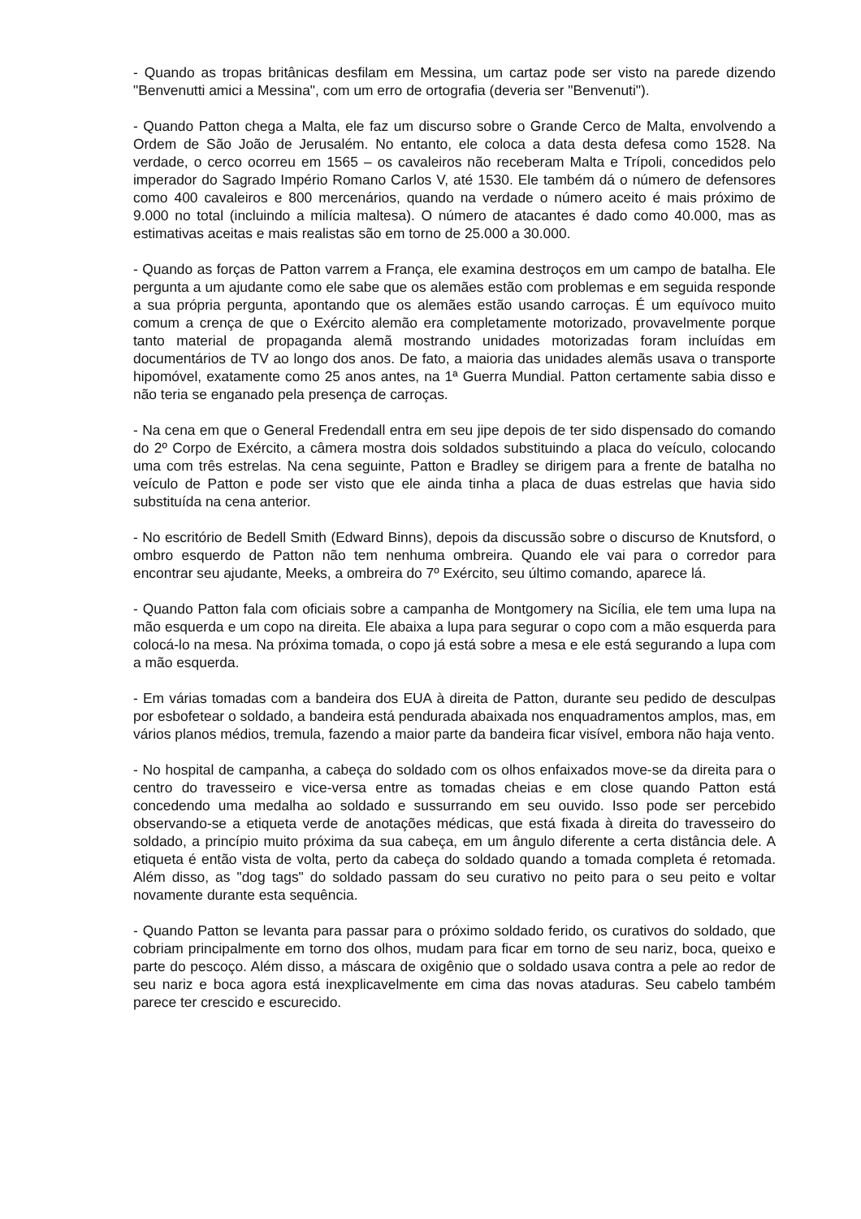- Quando as tropas britânicas desfilam em Messina, um cartaz pode ser visto na parede dizendo "Benvenutti amici a Messina", com um erro de ortografia (deveria ser "Benvenuti").
- Quando Patton chega a Malta, ele faz um discurso sobre o Grande Cerco de Malta, envolvendo a Ordem de São João de Jerusalém. No entanto, ele coloca a data desta defesa como 1528. Na verdade, o cerco ocorreu em 1565 – os cavaleiros não receberam Malta e Trípoli, concedidos pelo imperador do Sagrado Império Romano Carlos V, até 1530. Ele também dá o número de defensores como 400 cavaleiros e 800 mercenários, quando na verdade o número aceito é mais próximo de 9.000 no total (incluindo a milícia maltesa). O número de atacantes é dado como 40.000, mas as estimativas aceitas e mais realistas são em torno de 25.000 a 30.000.
- Quando as forças de Patton varrem a França, ele examina destroços em um campo de batalha. Ele pergunta a um ajudante como ele sabe que os alemães estão com problemas e em seguida responde a sua própria pergunta, apontando que os alemães estão usando carroças. É um equívoco muito comum a crença de que o Exército alemão era completamente motorizado, provavelmente porque tanto material de propaganda alemã mostrando unidades motorizadas foram incluídas em documentários de TV ao longo dos anos. De fato, a maioria das unidades alemãs usava o transporte hipomóvel, exatamente como 25 anos antes, na 1ª Guerra Mundial. Patton certamente sabia disso e não teria se enganado pela presença de carroças.
- Na cena em que o General Fredendall entra em seu jipe depois de ter sido dispensado do comando do 2º Corpo de Exército, a câmera mostra dois soldados substituindo a placa do veículo, colocando uma com três estrelas. Na cena seguinte, Patton e Bradley se dirigem para a frente de batalha no veículo de Patton e pode ser visto que ele ainda tinha a placa de duas estrelas que havia sido substituída na cena anterior.
- No escritório de Bedell Smith (Edward Binns), depois da discussão sobre o discurso de Knutsford, o ombro esquerdo de Patton não tem nenhuma ombreira. Quando ele vai para o corredor para encontrar seu ajudante, Meeks, a ombreira do 7º Exército, seu último comando, aparece lá.
- Quando Patton fala com oficiais sobre a campanha de Montgomery na Sicília, ele tem uma lupa na mão esquerda e um copo na direita. Ele abaixa a lupa para segurar o copo com a mão esquerda para colocá-lo na mesa. Na próxima tomada, o copo já está sobre a mesa e ele está segurando a lupa com a mão esquerda.
- Em várias tomadas com a bandeira dos EUA à direita de Patton, durante seu pedido de desculpas por esbofetear o soldado, a bandeira está pendurada abaixada nos enquadramentos amplos, mas, em vários planos médios, tremula, fazendo a maior parte da bandeira ficar visível, embora não haja vento.
- No hospital de campanha, a cabeça do soldado com os olhos enfaixados move-se da direita para o centro do travesseiro e vice-versa entre as tomadas cheias e em close quando Patton está concedendo uma medalha ao soldado e sussurrando em seu ouvido. Isso pode ser percebido observando-se a etiqueta verde de anotações médicas, que está fixada à direita do travesseiro do soldado, a princípio muito próxima da sua cabeça, em um ângulo diferente a certa distância dele. A etiqueta é então vista de volta, perto da cabeça do soldado quando a tomada completa é retomada. Além disso, as "dog tags" do soldado passam do seu curativo no peito para o seu peito e voltar novamente durante esta sequência.
- Quando Patton se levanta para passar para o próximo soldado ferido, os curativos do soldado, que cobriam principalmente em torno dos olhos, mudam para ficar em torno de seu nariz, boca, queixo e parte do pescoço. Além disso, a máscara de oxigênio que o soldado usava contra a pele ao redor de seu nariz e boca agora está inexplicavelmente em cima das novas ataduras. Seu cabelo também parece ter crescido e escurecido.